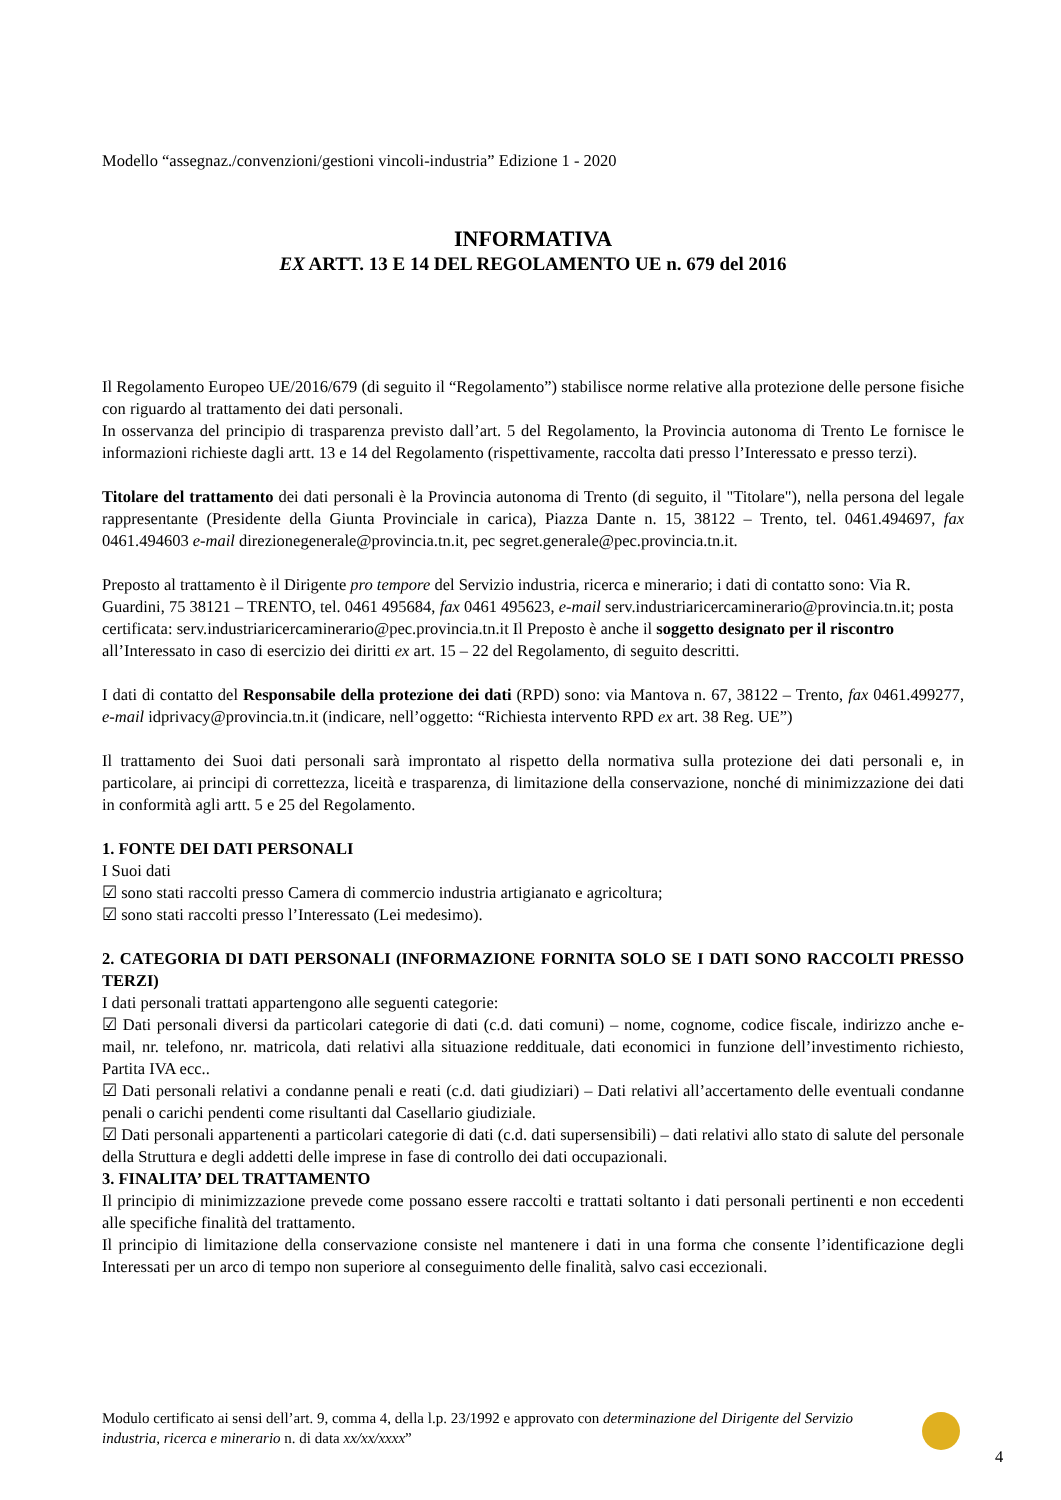Modello “assegnaz./convenzioni/gestioni vincoli-industria” Edizione 1 - 2020
INFORMATIVA
EX ARTT. 13 E 14 DEL REGOLAMENTO UE n. 679 del 2016
Il Regolamento Europeo UE/2016/679 (di seguito il “Regolamento”) stabilisce norme relative alla protezione delle persone fisiche con riguardo al trattamento dei dati personali.
In osservanza del principio di trasparenza previsto dall’art. 5 del Regolamento, la Provincia autonoma di Trento Le fornisce le informazioni richieste dagli artt. 13 e 14 del Regolamento (rispettivamente, raccolta dati presso l’Interessato e presso terzi).
Titolare del trattamento dei dati personali è la Provincia autonoma di Trento (di seguito, il "Titolare"), nella persona del legale rappresentante (Presidente della Giunta Provinciale in carica), Piazza Dante n. 15, 38122 – Trento, tel. 0461.494697, fax 0461.494603 e-mail direzionegenerale@provincia.tn.it, pec segret.generale@pec.provincia.tn.it.
Preposto al trattamento è il Dirigente pro tempore del Servizio industria, ricerca e minerario; i dati di contatto sono: Via R. Guardini, 75 38121 – TRENTO, tel. 0461 495684, fax 0461 495623, e-mail serv.industriaricercaminerario@provincia.tn.it; posta certificata: serv.industriaricercaminerario@pec.provincia.tn.it Il Preposto è anche il soggetto designato per il riscontro all’Interessato in caso di esercizio dei diritti ex art. 15 – 22 del Regolamento, di seguito descritti.
I dati di contatto del Responsabile della protezione dei dati (RPD) sono: via Mantova n. 67, 38122 – Trento, fax 0461.499277, e-mail idprivacy@provincia.tn.it (indicare, nell’oggetto: “Richiesta intervento RPD ex art. 38 Reg. UE”)
Il trattamento dei Suoi dati personali sarà improntato al rispetto della normativa sulla protezione dei dati personali e, in particolare, ai principi di correttezza, liceità e trasparenza, di limitazione della conservazione, nonché di minimizzazione dei dati in conformità agli artt. 5 e 25 del Regolamento.
1. FONTE DEI DATI PERSONALI
I Suoi dati
☑ sono stati raccolti presso Camera di commercio industria artigianato e agricoltura;
☑ sono stati raccolti presso l’Interessato (Lei medesimo).
2. CATEGORIA DI DATI PERSONALI (INFORMAZIONE FORNITA SOLO SE I DATI SONO RACCOLTI PRESSO TERZI)
I dati personali trattati appartengono alle seguenti categorie:
☑ Dati personali diversi da particolari categorie di dati (c.d. dati comuni) – nome, cognome, codice fiscale, indirizzo anche e-mail, nr. telefono, nr. matricola, dati relativi alla situazione reddituale, dati economici in funzione dell’investimento richiesto, Partita IVA ecc..
☑ Dati personali relativi a condanne penali e reati (c.d. dati giudiziari) – Dati relativi all’accertamento delle eventuali condanne penali o carichi pendenti come risultanti dal Casellario giudiziale.
☑ Dati personali appartenenti a particolari categorie di dati (c.d. dati supersensibili) – dati relativi allo stato di salute del personale della Struttura e degli addetti delle imprese in fase di controllo dei dati occupazionali.
3. FINALITA’ DEL TRATTAMENTO
Il principio di minimizzazione prevede come possano essere raccolti e trattati soltanto i dati personali pertinenti e non eccedenti alle specifiche finalità del trattamento.
Il principio di limitazione della conservazione consiste nel mantenere i dati in una forma che consente l’identificazione degli Interessati per un arco di tempo non superiore al conseguimento delle finalità, salvo casi eccezionali.
Modulo certificato ai sensi dell’art. 9, comma 4, della l.p. 23/1992 e approvato con determinazione del Dirigente del Servizio industria, ricerca e minerario n. di data xx/xx/xxxx”
4